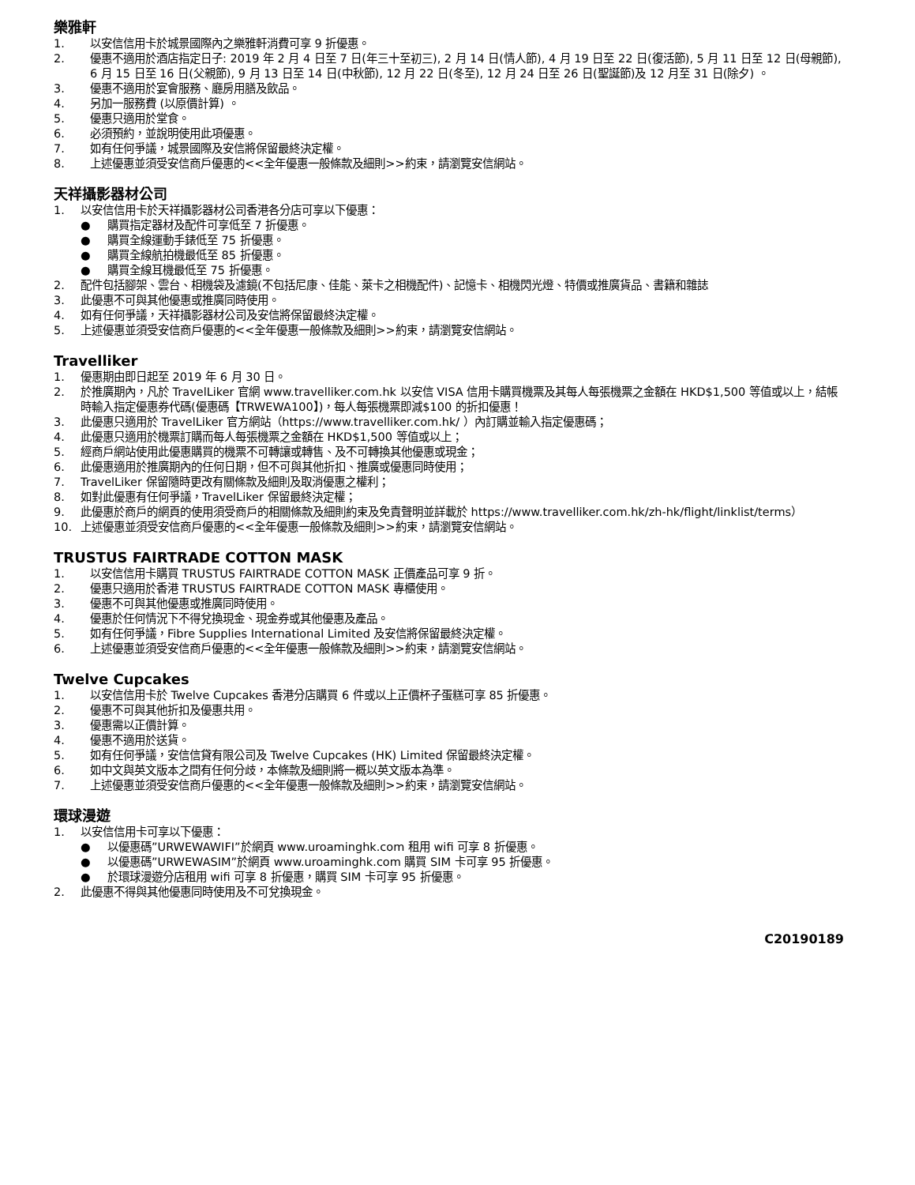樂雅軒
1. 以安信信用卡於城景國際內之樂雅軒消費可享 9 折優惠。
2. 優惠不適用於酒店指定日子: 2019 年 2 月 4 日至 7 日(年三十至初三), 2 月 14 日(情人節), 4 月 19 日至 22 日(復活節), 5 月 11 日至 12 日(母親節), 6 月 15 日至 16 日(父親節), 9 月 13 日至 14 日(中秋節), 12 月 22 日(冬至), 12 月 24 日至 26 日(聖誕節)及 12 月至 31 日(除夕) 。
3. 優惠不適用於宴會服務、廳房用膳及飲品。
4. 另加一服務費 (以原價計算) 。
5. 優惠只適用於堂食。
6. 必須預約，並說明使用此項優惠。
7. 如有任何爭議，城景國際及安信將保留最終決定權。
8. 上述優惠並須受安信商戶優惠的<<全年優惠一般條款及細則>>約束，請瀏覽安信網站。
天祥攝影器材公司
1. 以安信信用卡於天祥攝影器材公司香港各分店可享以下優惠：
● 購買指定器材及配件可享低至 7 折優惠。
● 購買全線運動手錶低至 75 折優惠。
● 購買全線航拍機最低至 85 折優惠。
● 購買全線耳機最低至 75 折優惠。
2. 配件包括腳架、雲台、相機袋及濾鏡(不包括尼康、佳能、萊卡之相機配件)、記憶卡、相機閃光燈、特價或推廣貨品、書籍和雜誌
3. 此優惠不可與其他優惠或推廣同時使用。
4. 如有任何爭議，天祥攝影器材公司及安信將保留最終決定權。
5. 上述優惠並須受安信商戶優惠的<<全年優惠一般條款及細則>>約束，請瀏覽安信網站。
Travelliker
1. 優惠期由即日起至 2019 年 6 月 30 日。
2. 於推廣期內，凡於 TravelLiker 官網 www.travelliker.com.hk 以安信 VISA 信用卡購買機票及其每人每張機票之金額在 HKD$1,500 等值或以上，結帳時輸入指定優惠券代碼(優惠碼【TRWEWA100】)，每人每張機票即減$100 的折扣優惠！
3. 此優惠只適用於 TravelLiker 官方網站（https://www.travelliker.com.hk/ ）內訂購並輸入指定優惠碼；
4. 此優惠只適用於機票訂購而每人每張機票之金額在 HKD$1,500 等值或以上；
5. 經商戶網站使用此優惠購買的機票不可轉讓或轉售、及不可轉換其他優惠或現金；
6. 此優惠適用於推廣期內的任何日期，但不可與其他折扣、推廣或優惠同時使用；
7. TravelLiker 保留隨時更改有關條款及細則及取消優惠之權利；
8. 如對此優惠有任何爭議，TravelLiker 保留最終決定權；
9. 此優惠於商戶的網頁的使用須受商戶的相關條款及細則約束及免責聲明並詳載於 https://www.travelliker.com.hk/zh-hk/flight/linklist/terms）
10. 上述優惠並須受安信商戶優惠的<<全年優惠一般條款及細則>>約束，請瀏覽安信網站。
TRUSTUS FAIRTRADE COTTON MASK
1. 以安信信用卡購買 TRUSTUS FAIRTRADE COTTON MASK 正價產品可享 9 折。
2. 優惠只適用於香港 TRUSTUS FAIRTRADE COTTON MASK 專櫃使用。
3. 優惠不可與其他優惠或推廣同時使用。
4. 優惠於任何情況下不得兌換現金、現金券或其他優惠及產品。
5. 如有任何爭議，Fibre Supplies International Limited 及安信將保留最終決定權。
6. 上述優惠並須受安信商戶優惠的<<全年優惠一般條款及細則>>約束，請瀏覽安信網站。
Twelve Cupcakes
1. 以安信信用卡於 Twelve Cupcakes 香港分店購買 6 件或以上正價杯子蛋糕可享 85 折優惠。
2. 優惠不可與其他折扣及優惠共用。
3. 優惠需以正價計算。
4. 優惠不適用於送貨。
5. 如有任何爭議，安信信貸有限公司及 Twelve Cupcakes (HK) Limited 保留最終決定權。
6. 如中文與英文版本之間有任何分歧，本條款及細則將一概以英文版本為準。
7. 上述優惠並須受安信商戶優惠的<<全年優惠一般條款及細則>>約束，請瀏覽安信網站。
環球漫遊
1. 以安信信用卡可享以下優惠：
● 以優惠碼”URWEWAWIFI”於網頁 www.uroaminghk.com 租用 wifi 可享 8 折優惠。
● 以優惠碼”URWEWASIM”於網頁 www.uroaminghk.com 購買 SIM 卡可享 95 折優惠。
● 於環球漫遊分店租用 wifi 可享 8 折優惠，購買 SIM 卡可享 95 折優惠。
2. 此優惠不得與其他優惠同時使用及不可兌換現金。
C20190189